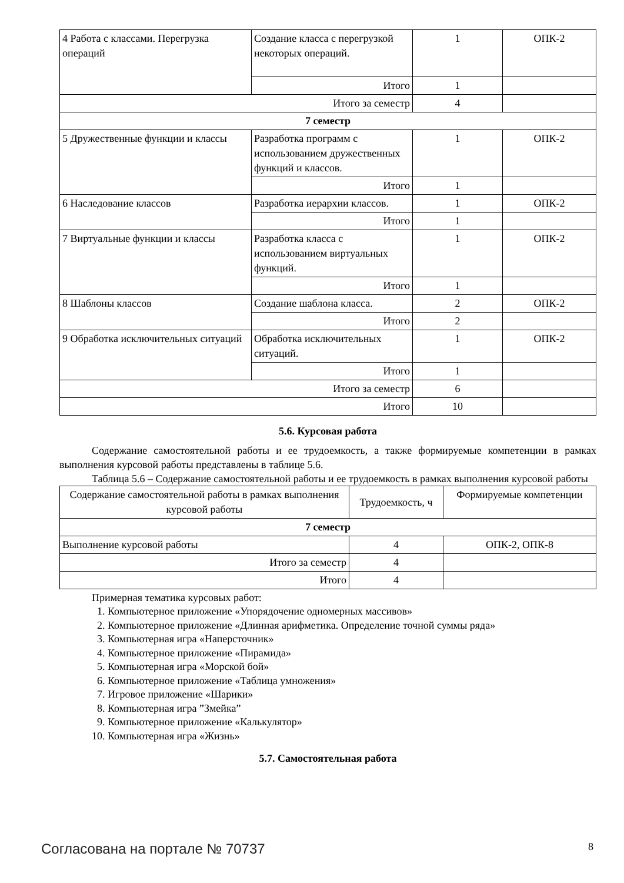| 4 Работа с классами. Перегрузка операций | Создание класса с перегрузкой некоторых операций. | 1 | ОПК-2 |
| | Итого | 1 | |
| Итого за семестр | | 4 | |
| 7 семестр | | | |
| 5 Дружественные функции и классы | Разработка программ с использованием дружественных функций и классов. | 1 | ОПК-2 |
| | Итого | 1 | |
| 6 Наследование классов | Разработка иерархии классов. | 1 | ОПК-2 |
| | Итого | 1 | |
| 7 Виртуальные функции и классы | Разработка класса с использованием виртуальных функций. | 1 | ОПК-2 |
| | Итого | 1 | |
| 8 Шаблоны классов | Создание шаблона класса. | 2 | ОПК-2 |
| | Итого | 2 | |
| 9 Обработка исключительных ситуаций | Обработка исключительных ситуаций. | 1 | ОПК-2 |
| | Итого | 1 | |
| Итого за семестр | | 6 | |
| Итого | | 10 | |
5.6. Курсовая работа
Содержание самостоятельной работы и ее трудоемкость, а также формируемые компетенции в рамках выполнения курсовой работы представлены в таблице 5.6.
Таблица 5.6 – Содержание самостоятельной работы и ее трудоемкость в рамках выполнения курсовой работы
| Содержание самостоятельной работы в рамках выполнения курсовой работы | Трудоемкость, ч | Формируемые компетенции |
| --- | --- | --- |
| 7 семестр | | |
| Выполнение курсовой работы | 4 | ОПК-2, ОПК-8 |
| Итого за семестр | 4 | |
| Итого | 4 | |
Примерная тематика курсовых работ:
1. Компьютерное приложение «Упорядочение одномерных массивов»
2. Компьютерное приложение «Длинная арифметика. Определение точной суммы ряда»
3. Компьютерная игра «Наперсточник»
4. Компьютерное приложение «Пирамида»
5. Компьютерная игра «Морской бой»
6. Компьютерное приложение «Таблица умножения»
7. Игровое приложение «Шарики»
8. Компьютерная игра ”Змейка”
9. Компьютерное приложение «Калькулятор»
10. Компьютерная игра «Жизнь»
5.7. Самостоятельная работа
Согласована на портале № 70737 8